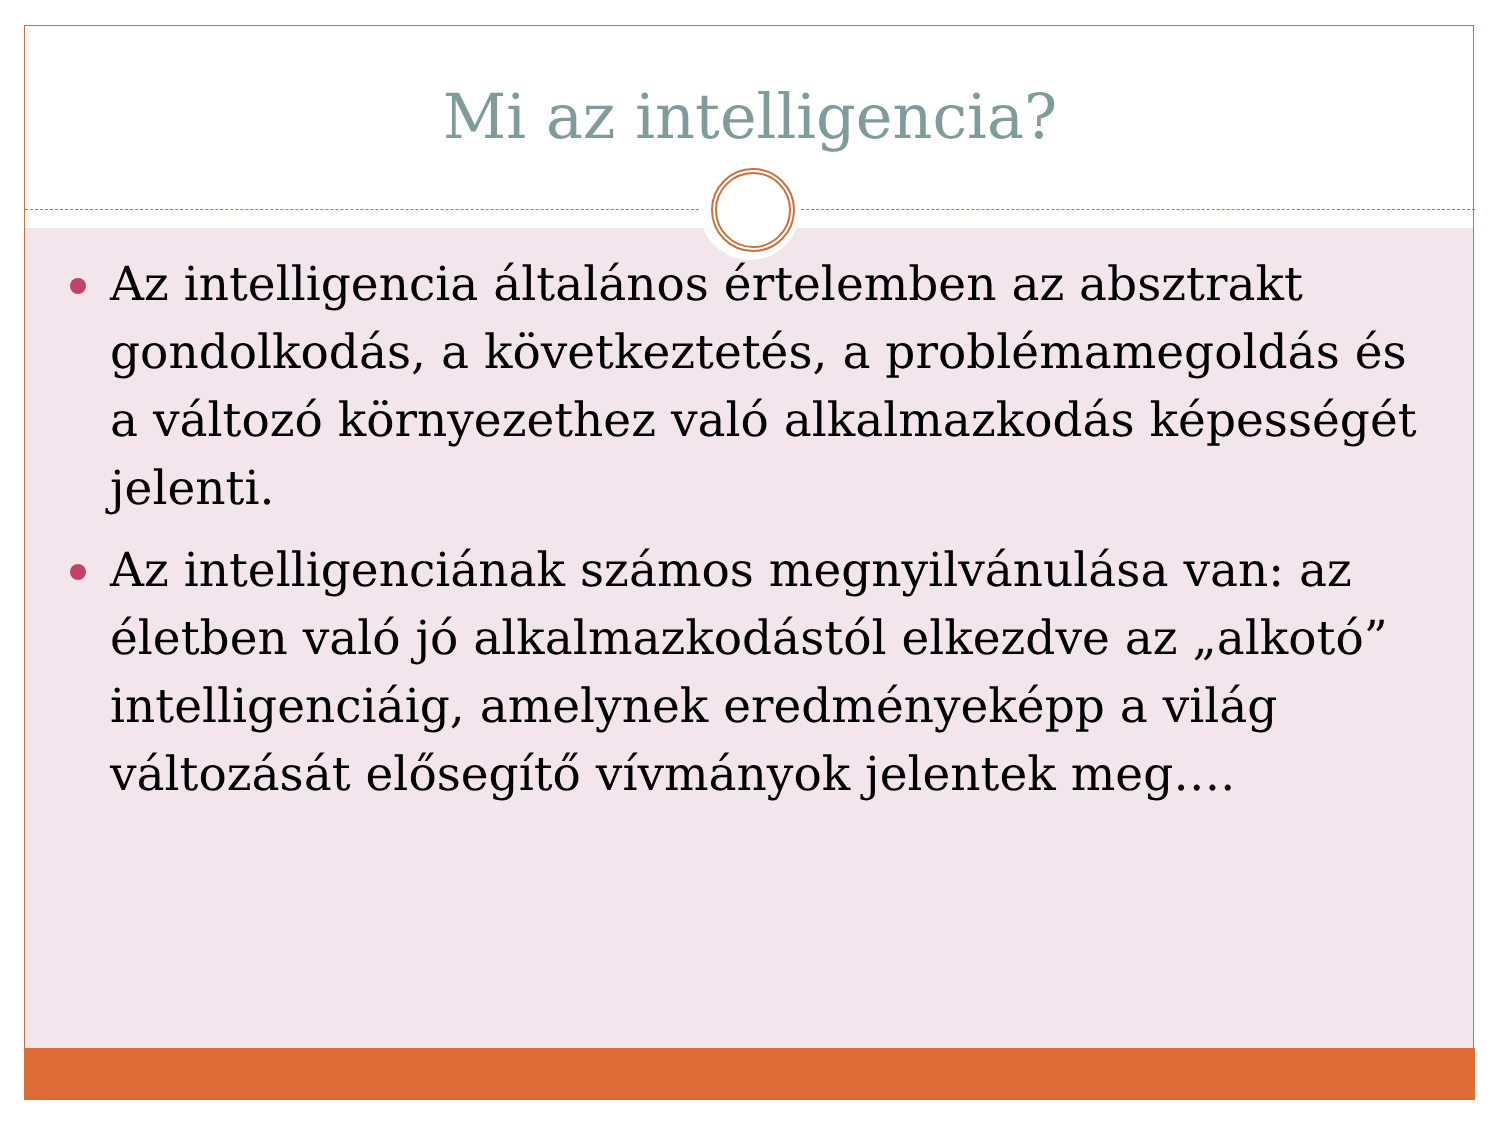Mi az intelligencia?
Az intelligencia általános értelemben az absztrakt gondolkodás, a következtetés, a problémamegoldás és a változó környezethez való alkalmazkodás képességét jelenti.
Az intelligenciának számos megnyilvánulása van: az életben való jó alkalmazkodástól elkezdve az „alkotó” intelligenciáig, amelynek eredményeképp a világ változását elősegítő vívmányok jelentek meg….